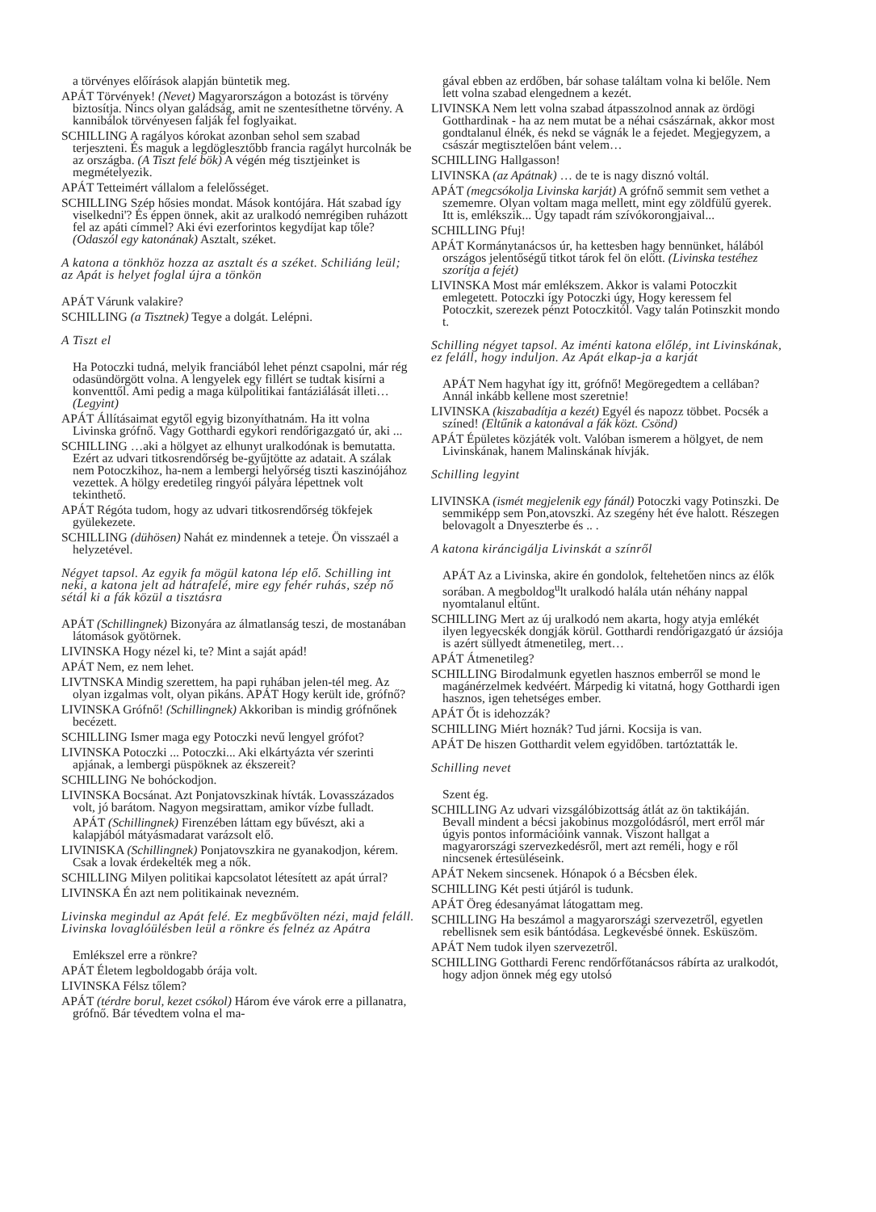a törvényes előírások alapján büntetik meg.
APÁT Törvények! (Nevet) Magyarországon a botozást is törvény biztosítja. Nincs olyan galádság, amit ne szentesíthetne törvény. A kannibálok törvényesen falják fel foglyaikat.
SCHILLING A ragályos kórokat azonban sehol sem szabad terjeszteni. És maguk a legdöglesztőbb francia ragályt hurcolnák be az országba. (A Tiszt felé bök) A végén még tisztjeinket is megmételyezik.
APÁT Tetteimért vállalom a felelősséget.
SCHILLING Szép hősies mondat. Mások kontójára. Hát szabad így viselkedni'? És éppen önnek, akit az uralkodó nemrégiben ruházott fel az apáti címmel? Aki évi ezerforintos kegydíjat kap tőle? (Odaszól egy katonának) Asztalt, széket.
A katona a tönkhöz hozza az asztalt és a széket. Schiliáng leül; az Apát is helyet foglal újra a tönkön
APÁT Várunk valakire?
SCHILLING (a Tisztnek) Tegye a dolgát. Lelépni.
A Tiszt el
Ha Potoczki tudná, melyik franciából lehet pénzt csapolni, már rég odasündörgött volna. A lengyelek egy fillért se tudtak kisírni a konventtől. Ami pedig a maga külpolitikai fantáziálását illeti… (Legyint)
APÁT Állításaimat egytől egyig bizonyíthatnám. Ha itt volna Livinska grófnő. Vagy Gotthardi egykori rendőrigazgató úr, aki ...
SCHILLING …aki a hölgyet az elhunyt uralkodónak is bemutatta. Ezért az udvari titkosrendőrség be-gyűjtötte az adatait. A szálak nem Potoczkihoz, ha-nem a lembergi helyőrség tiszti kaszinójához vezettek. A hölgy eredetileg ringyói pályára lépettnek volt tekinthető.
APÁT Régóta tudom, hogy az udvari titkosrendőrség tökfejek gyülekezete.
SCHILLING (dühösen) Nahát ez mindennek a teteje. Ön visszaél a helyzetével.
Négyet tapsol. Az egyik fa mögül katona lép elő. Schilling int neki, a katona jelt ad hátrafelé, mire egy fehér ruhás, szép nő sétál ki a fák közül a tisztásra
APÁT (Schillingnek) Bizonyára az álmatlanság teszi, de mostanában látomások gyötörnek.
LIVINSKA Hogy nézel ki, te? Mint a saját apád!
APÁT Nem, ez nem lehet.
LIVTNSKA Mindig szerettem, ha papi ruhában jelen-tél meg. Az olyan izgalmas volt, olyan pikáns. APÁT Hogy került ide, grófnő?
LIVINSKA Grófnő! (Schillingnek) Akkoriban is mindig grófnőnek becézett.
SCHILLING Ismer maga egy Potoczki nevű lengyel grófot?
LIVINSKA Potoczki ... Potoczki... Aki elkártyázta vér szerinti apjának, a lembergi püspöknek az ékszereit?
SCHILLING Ne bohóckodjon.
LIVINSKA Bocsánat. Azt Ponjatovszkinak hívták. Lovasszázados volt, jó barátom. Nagyon megsirattam, amikor vízbe fulladt.
APÁT (Schillingnek) Firenzében láttam egy bűvészt, aki a kalapjából mátyásmadarat varázsolt elő.
LIVINISKA (Schillingnek) Ponjatovszkira ne gyanakodjon, kérem. Csak a lovak érdekelték meg a nők.
SCHILLING Milyen politikai kapcsolatot létesített az apát úrral?
LIVINSKA Én azt nem politikainak nevezném.
Livinska megindul az Apát felé. Ez megbűvölten nézi, majd feláll. Livinska lovaglóülésben leül a rönkre és felnéz az Apátra
Emlékszel erre a rönkre?
APÁT Életem legboldogabb órája volt.
LIVINSKA Félsz tőlem?
APÁT (térdre borul, kezet csókol) Három éve várok erre a pillanatra, grófnő. Bár tévedtem volna el ma-
gával ebben az erdőben, bár sohase találtam volna ki belőle. Nem lett volna szabad elengednem a kezét.
LIVINSKA Nem lett volna szabad átpasszolnod annak az ördögi Gotthardinak - ha az nem mutat be a néhai császárnak, akkor most gondtalanul élnék, és nekd se vágnák le a fejedet. Megjegyzem, a császár megtisztelően bánt velem…
SCHILLING Hallgasson!
LIVINSKA (az Apátnak) … de te is nagy disznó voltál.
APÁT (megcsókolja Livinska karját) A grófnő semmit sem vethet a szememre. Olyan voltam maga mellett, mint egy zöldfülű gyerek. Itt is, emlékszik... Úgy tapadt rám szívókorongjaival...
SCHILLING Pfuj!
APÁT Kormánytanácsos úr, ha kettesben hagy bennünket, hálából országos jelentőségű titkot tárok fel ön előtt. (Livinska testéhez szorítja a fejét)
LIVINSKA Most már emlékszem. Akkor is valami Potoczkit emlegetett. Potoczki így Potoczki úgy, Hogy keressem fel Potoczkit, szerezek pénzt Potoczkitól. Vagy talán Potinszkit mondo t.
Schilling négyet tapsol. Az iménti katona előlép, int Livinskának, ez feláll, hogy induljon. Az Apát elkap-ja a karját
APÁT Nem hagyhat így itt, grófnő! Megöregedtem a cellában? Annál inkább kellene most szeretnie!
LIVINSKA (kiszabadítja a kezét) Egyél és napozz többet. Pocsék a színed! (Eltűnik a katonával a fák közt. Csönd)
APÁT Épületes közjáték volt. Valóban ismerem a hölgyet, de nem Livinskának, hanem Malinskának hívják.
Schilling legyint
LIVINSKA (ismét megjelenik egy fánál) Potoczki vagy Potinszki. De semmiképp sem Pon,atovszki. Az szegény hét éve halott. Részegen belovagolt a Dnyeszterbe és .. .
A katona kiráncigálja Livinskát a színről
APÁT Az a Livinska, akire én gondolok, feltehetően nincs az élők sorában. A megboldog<sup>u</sup>lt uralkodó halála után néhány nappal nyomtalanul eltűnt.
SCHILLING Mert az új uralkodó nem akarta, hogy atyja emlékét ilyen legyecskék dongják körül. Gotthardi rendőrigazgató úr ázsiója is azért süllyedt átmenetileg, mert…
APÁT Átmenetileg?
SCHILLING Birodalmunk egyetlen hasznos emberről se mond le magánérzelmek kedvéért. Márpedig ki vitatná, hogy Gotthardi igen hasznos, igen tehetséges ember.
APÁT Őt is idehozzák?
SCHILLING Miért hoznák? Tud járni. Kocsija is van.
APÁT De hiszen Gotthardit velem egyidőben. tartóztatták le.
Schilling nevet
Szent ég.
SCHILLING Az udvari vizsgálóbizottság átlát az ön taktikáján. Bevall mindent a bécsi jakobinus mozgolódásról, mert erről már úgyis pontos információink vannak. Viszont hallgat a magyarországi szervezkedésről, mert azt reméli, hogy e ről nincsenek értesüléseink.
APÁT Nekem sincsenek. Hónapok ó a Bécsben élek.
SCHILLING Két pesti útjáról is tudunk.
APÁT Öreg édesanyámat látogattam meg.
SCHILLING Ha beszámol a magyarországi szervezetről, egyetlen rebellisnek sem esik bántódása. Legkevésbé önnek. Esküszöm.
APÁT Nem tudok ilyen szervezetről.
SCHILLING Gotthardi Ferenc rendőrfőtanácsos rábírta az uralkodót, hogy adjon önnek még egy utolsó